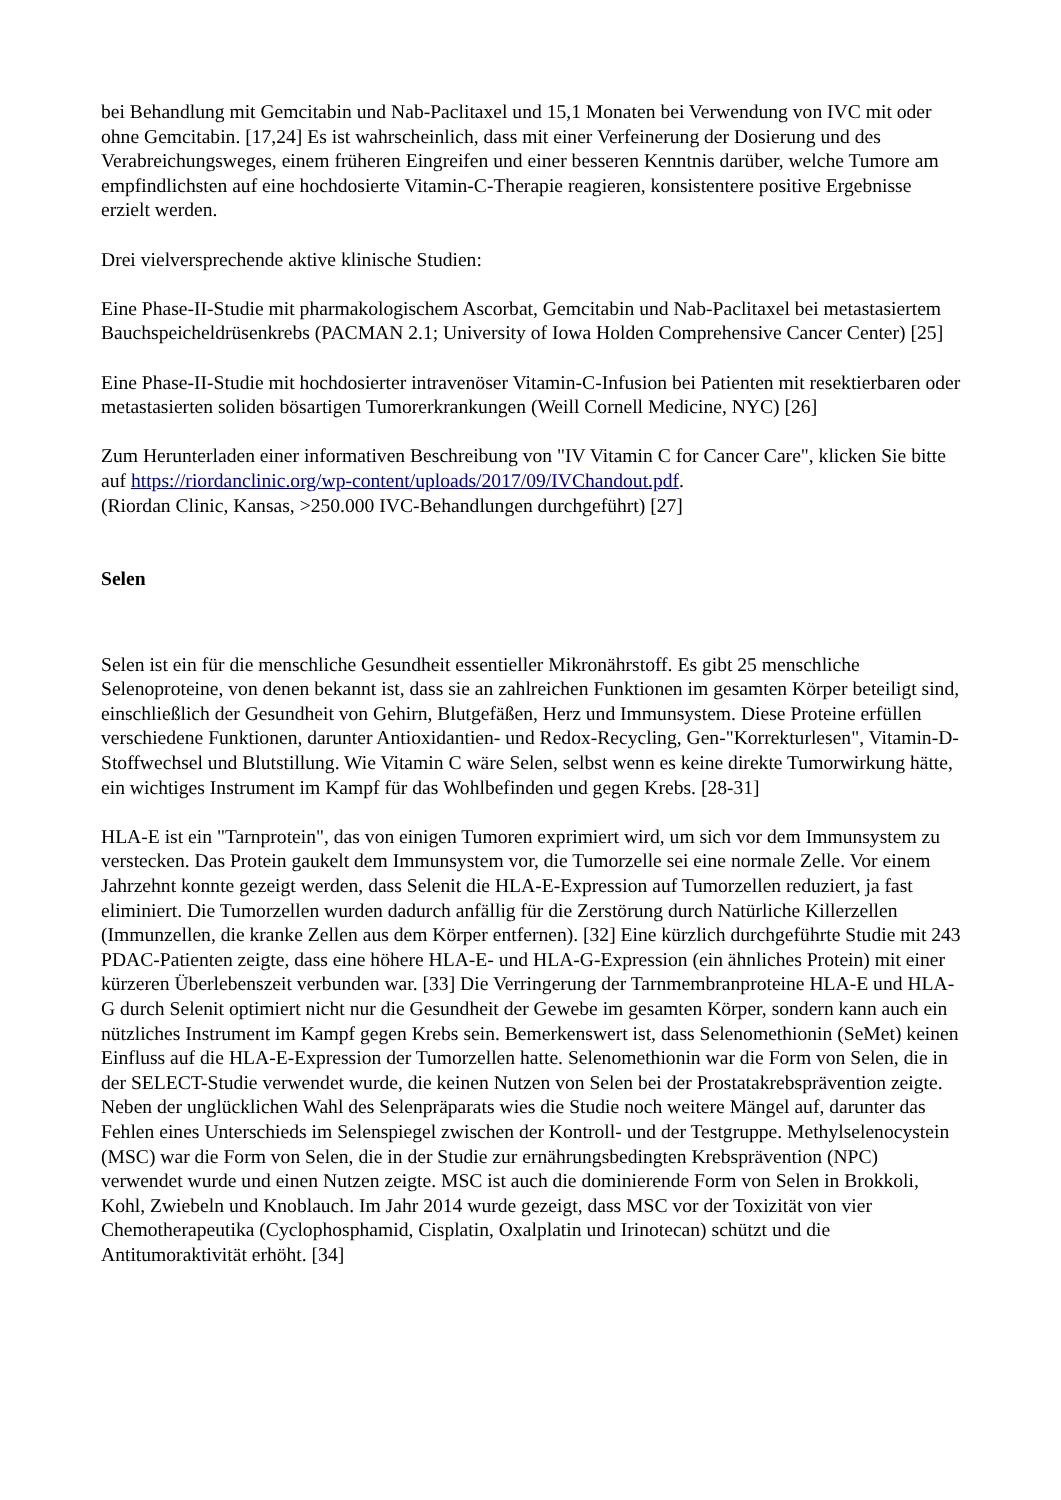bei Behandlung mit Gemcitabin und Nab-Paclitaxel und 15,1 Monaten bei Verwendung von IVC mit oder ohne Gemcitabin. [17,24] Es ist wahrscheinlich, dass mit einer Verfeinerung der Dosierung und des Verabreichungsweges, einem früheren Eingreifen und einer besseren Kenntnis darüber, welche Tumore am empfindlichsten auf eine hochdosierte Vitamin-C-Therapie reagieren, konsistentere positive Ergebnisse erzielt werden.
Drei vielversprechende aktive klinische Studien:
Eine Phase-II-Studie mit pharmakologischem Ascorbat, Gemcitabin und Nab-Paclitaxel bei metastasiertem Bauchspeicheldrüsenkrebs (PACMAN 2.1; University of Iowa Holden Comprehensive Cancer Center) [25]
Eine Phase-II-Studie mit hochdosierter intravenöser Vitamin-C-Infusion bei Patienten mit resektierbaren oder metastasierten soliden bösartigen Tumorerkrankungen (Weill Cornell Medicine, NYC) [26]
Zum Herunterladen einer informativen Beschreibung von "IV Vitamin C for Cancer Care", klicken Sie bitte auf https://riordanclinic.org/wp-content/uploads/2017/09/IVChandout.pdf.
(Riordan Clinic, Kansas, >250.000 IVC-Behandlungen durchgeführt) [27]
Selen
Selen ist ein für die menschliche Gesundheit essentieller Mikronährstoff. Es gibt 25 menschliche Selenoproteine, von denen bekannt ist, dass sie an zahlreichen Funktionen im gesamten Körper beteiligt sind, einschließlich der Gesundheit von Gehirn, Blutgefäßen, Herz und Immunsystem. Diese Proteine erfüllen verschiedene Funktionen, darunter Antioxidantien- und Redox-Recycling, Gen-"Korrekturlesen", Vitamin-D-Stoffwechsel und Blutstillung. Wie Vitamin C wäre Selen, selbst wenn es keine direkte Tumorwirkung hätte, ein wichtiges Instrument im Kampf für das Wohlbefinden und gegen Krebs. [28-31]
HLA-E ist ein "Tarnprotein", das von einigen Tumoren exprimiert wird, um sich vor dem Immunsystem zu verstecken. Das Protein gaukelt dem Immunsystem vor, die Tumorzelle sei eine normale Zelle. Vor einem Jahrzehnt konnte gezeigt werden, dass Selenit die HLA-E-Expression auf Tumorzellen reduziert, ja fast eliminiert. Die Tumorzellen wurden dadurch anfällig für die Zerstörung durch Natürliche Killerzellen (Immunzellen, die kranke Zellen aus dem Körper entfernen). [32] Eine kürzlich durchgeführte Studie mit 243 PDAC-Patienten zeigte, dass eine höhere HLA-E- und HLA-G-Expression (ein ähnliches Protein) mit einer kürzeren Überlebenszeit verbunden war. [33] Die Verringerung der Tarnmembranproteine HLA-E und HLA-G durch Selenit optimiert nicht nur die Gesundheit der Gewebe im gesamten Körper, sondern kann auch ein nützliches Instrument im Kampf gegen Krebs sein. Bemerkenswert ist, dass Selenomethionin (SeMet) keinen Einfluss auf die HLA-E-Expression der Tumorzellen hatte. Selenomethionin war die Form von Selen, die in der SELECT-Studie verwendet wurde, die keinen Nutzen von Selen bei der Prostatakrebsprävention zeigte. Neben der unglücklichen Wahl des Selenpräparats wies die Studie noch weitere Mängel auf, darunter das Fehlen eines Unterschieds im Selenspiegel zwischen der Kontroll- und der Testgruppe. Methylselenocystein (MSC) war die Form von Selen, die in der Studie zur ernährungsbedingten Krebsprävention (NPC) verwendet wurde und einen Nutzen zeigte. MSC ist auch die dominierende Form von Selen in Brokkoli, Kohl, Zwiebeln und Knoblauch. Im Jahr 2014 wurde gezeigt, dass MSC vor der Toxizität von vier Chemotherapeutika (Cyclophosphamid, Cisplatin, Oxalplatin und Irinotecan) schützt und die Antitumoraktivität erhöht. [34]